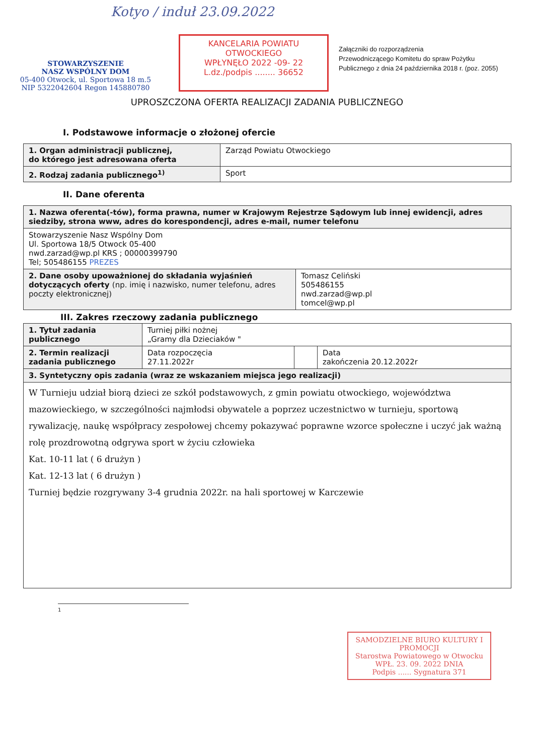Kotyo / induł 23.09.2022
STOWARZYSZENIE
NASZ WSPÓLNY DOM
05-400 Otwock, ul. Sportowa 18 m.5
NIP 5322042604 Regon 145880780
KANCELARIA POWIATU OTWOCKIEGO
WPŁYNĘŁO 2022 -09- 22
L.dz./podpis ........ 36652
Załączniki do rozporządzenia
Przewodniczącego Komitetu do spraw Pożytku
Publicznego z dnia 24 października 2018 r. (poz. 2055)
UPROSZCZONA OFERTA REALIZACJI ZADANIA PUBLICZNEGO
I. Podstawowe informacje o złożonej ofercie
| 1. Organ administracji publicznej, do którego jest adresowana oferta | Zarząd Powiatu Otwockiego |
| 2. Rodzaj zadania publicznego<sup>1)</sup> | Sport |
II. Dane oferenta
| 1. Nazwa oferenta(-tów), forma prawna, numer w Krajowym Rejestrze Sądowym lub innej ewidencji, adres siedziby, strona www, adres do korespondencji, adres e-mail, numer telefonu | |
| Stowarzyszenie Nasz Wspólny Dom Ul. Sportowa 18/5 Otwock 05-400 nwd.zarzad@wp.pl KRS ; 00000399790 Tel; 505486155 PREZES | |
| 2. Dane osoby upoważnionej do składania wyjaśnień dotyczących oferty (np. imię i nazwisko, numer telefonu, adres poczty elektronicznej) | Tomasz Celiński 505486155 nwd.zarzad@wp.pl tomcel@wp.pl |
III. Zakres rzeczowy zadania publicznego
| 1. Tytuł zadania publicznego | Turniej piłki nożnej „Gramy dla Dzieciaków " | | |
| 2. Termin realizacji zadania publicznego | Data rozpoczęcia 27.11.2022r | | Data zakończenia 20.12.2022r |
| 3. Syntetyczny opis zadania (wraz ze wskazaniem miejsca jego realizacji) | | | |
| W Turnieju udział biorą dzieci ze szkół podstawowych, z gmin powiatu otwockiego, województwa mazowieckiego, w szczególności najmłodsi obywatele a poprzez uczestnictwo w turnieju, sportową rywalizację, naukę współpracy zespołowej chcemy pokazywać poprawne wzorce społeczne i uczyć jak ważną rolę prozdrowotną odgrywa sport w życiu człowieka Kat. 10-11 lat ( 6 drużyn ) Kat. 12-13 lat ( 6 drużyn ) Turniej będzie rozgrywany 3-4 grudnia 2022r. na hali sportowej w Karczewie | | | |
1
SAMODZIELNE BIURO KULTURY I PROMOCJI
Starostwa Powiatowego w Otwocku
WPŁ. 23. 09. 2022 DNIA
Podpis ...... Sygnatura 371